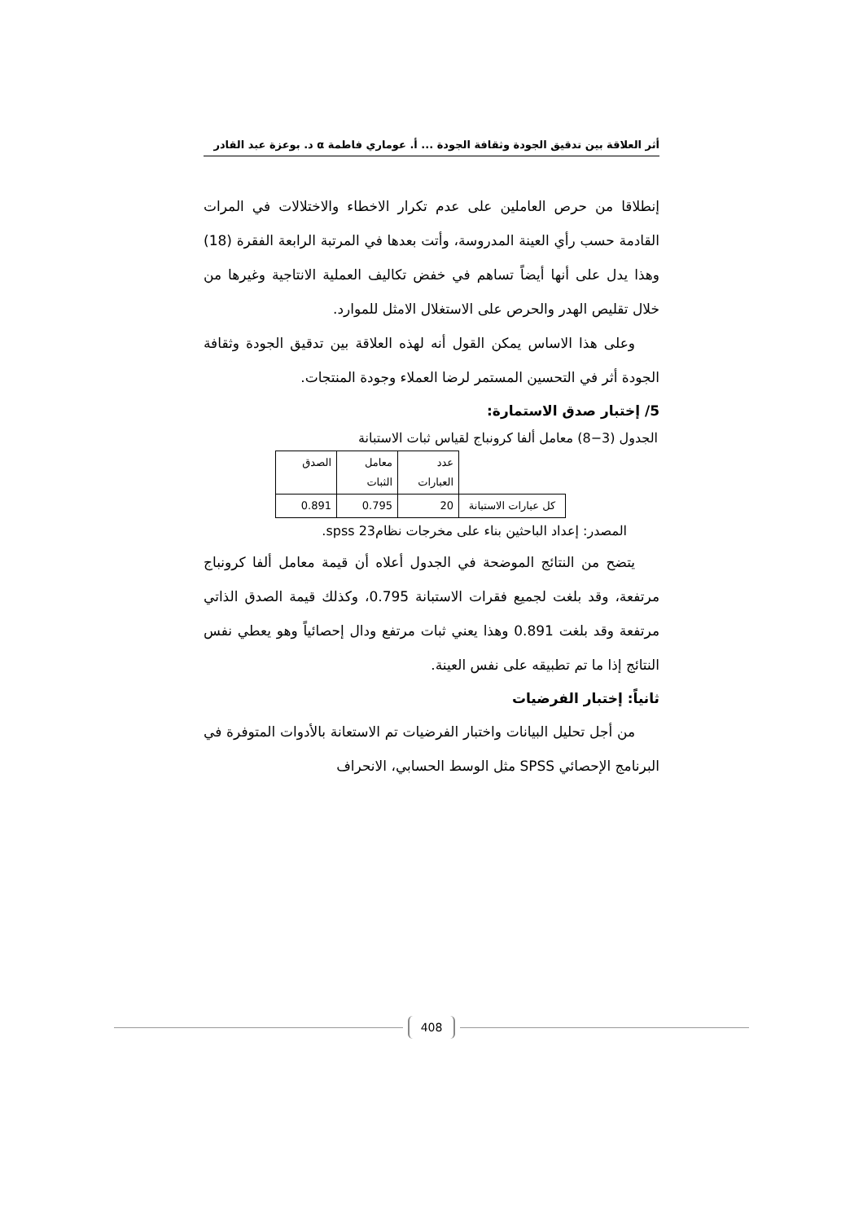أثر العلاقة بين تدقيق الجودة وثقافة الجودة ... أ. عوماري فاطمة α د. بوعزة عبد القادر
إنطلاقا من حرص العاملين على عدم تكرار الاخطاء والاختلالات في المرات القادمة حسب رأي العينة المدروسة، وأتت بعدها في المرتبة الرابعة الفقرة (18) وهذا يدل على أنها أيضاً تساهم في خفض تكاليف العملية الانتاجية وغيرها من خلال تقليص الهدر والحرص على الاستغلال الامثل للموارد.
وعلى هذا الاساس يمكن القول أنه لهذه العلاقة بين تدقيق الجودة وثقافة الجودة أثر في التحسين المستمر لرضا العملاء وجودة المنتجات.
5/ إختبار صدق الاستمارة:
الجدول (3−8) معامل ألفا كرونباج لقياس ثبات الاستبانة
| | عدد العبارات | معامل الثبات | الصدق |
| كل عبارات الاستبانة | 20 | 0.795 | 0.891 |
المصدر: إعداد الباحثين بناء على مخرجات نظام23 spss.
يتضح من النتائج الموضحة في الجدول أعلاه أن قيمة معامل ألفا كرونباج مرتفعة، وقد بلغت لجميع فقرات الاستبانة 0.795، وكذلك قيمة الصدق الذاتي مرتفعة وقد بلغت 0.891 وهذا يعني ثبات مرتفع ودال إحصائياً وهو يعطي نفس النتائج إذا ما تم تطبيقه على نفس العينة.
ثانياً: إختبار الفرضيات
من أجل تحليل البيانات واختبار الفرضيات تم الاستعانة بالأدوات المتوفرة في البرنامج الإحصائي SPSS مثل الوسط الحسابي، الانحراف
408